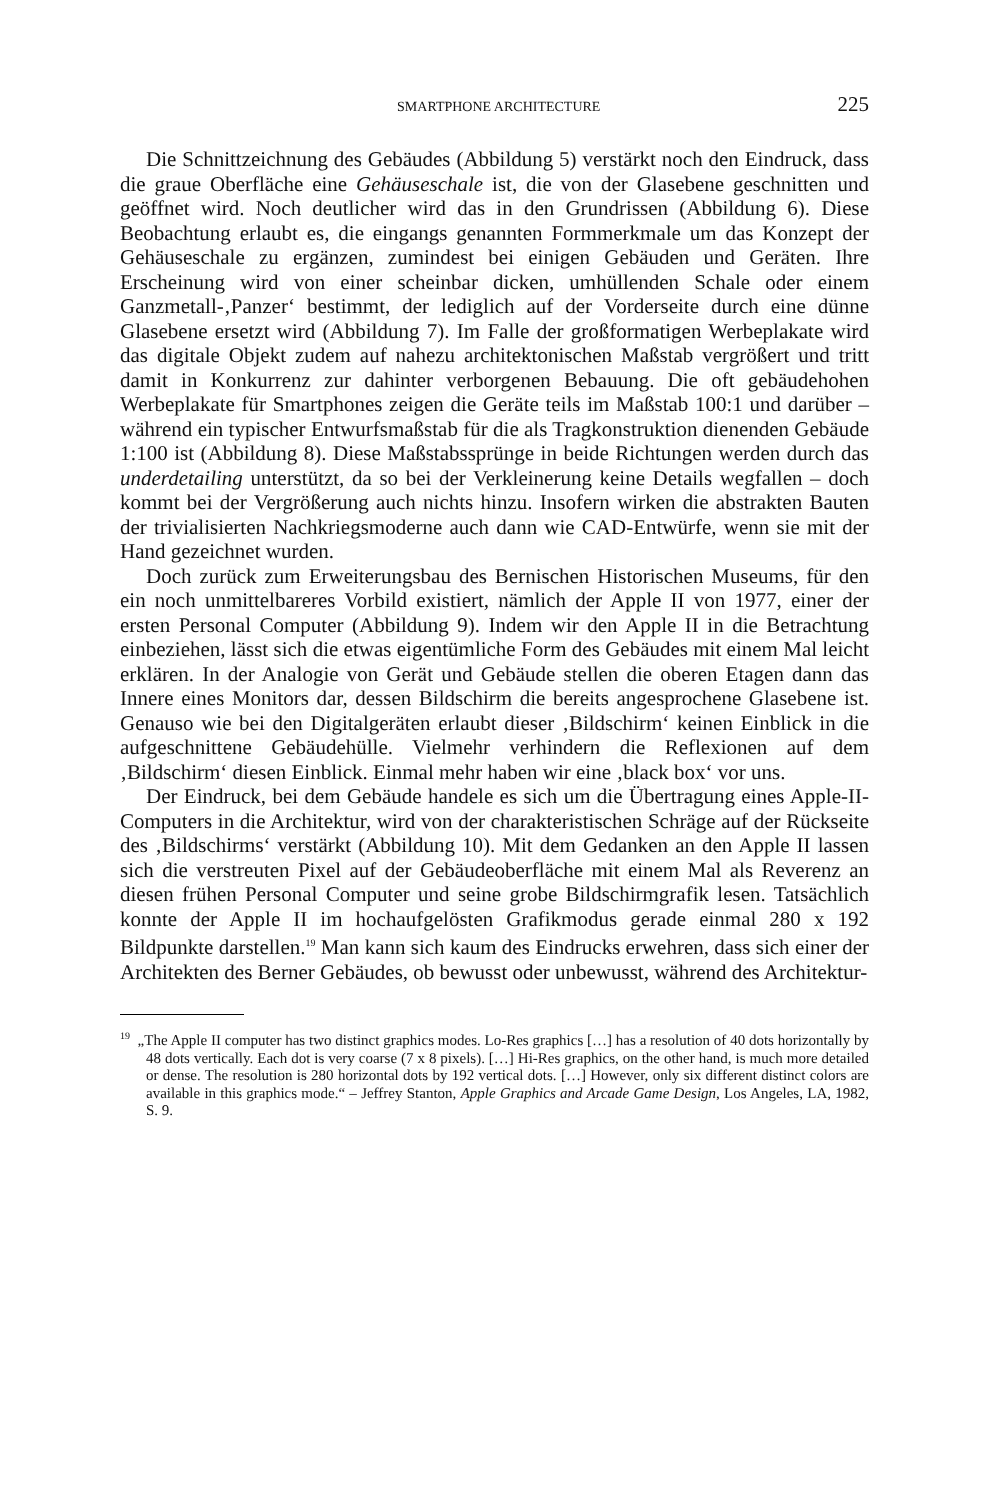SMARTPHONE ARCHITECTURE 225
Die Schnittzeichnung des Gebäudes (Abbildung 5) verstärkt noch den Eindruck, dass die graue Oberfläche eine Gehäuseschale ist, die von der Glasebene geschnitten und geöffnet wird. Noch deutlicher wird das in den Grundrissen (Abbildung 6). Diese Beobachtung erlaubt es, die eingangs genannten Formmerkmale um das Konzept der Gehäuseschale zu ergänzen, zumindest bei einigen Gebäuden und Geräten. Ihre Erscheinung wird von einer scheinbar dicken, umhüllenden Schale oder einem Ganzmetall-‚Panzer‘ bestimmt, der lediglich auf der Vorderseite durch eine dünne Glasebene ersetzt wird (Abbildung 7). Im Falle der großformatigen Werbeplakate wird das digitale Objekt zudem auf nahezu architektonischen Maßstab vergrößert und tritt damit in Konkurrenz zur dahinter verborgenen Bebauung. Die oft gebäudehohen Werbeplakate für Smartphones zeigen die Geräte teils im Maßstab 100:1 und darüber – während ein typischer Entwurfsmaßstab für die als Tragkonstruktion dienenden Gebäude 1:100 ist (Abbildung 8). Diese Maßstabssprünge in beide Richtungen werden durch das underdetailing unterstützt, da so bei der Verkleinerung keine Details wegfallen – doch kommt bei der Vergrößerung auch nichts hinzu. Insofern wirken die abstrakten Bauten der trivialisierten Nachkriegsmoderne auch dann wie CAD-Entwürfe, wenn sie mit der Hand gezeichnet wurden.
Doch zurück zum Erweiterungsbau des Bernischen Historischen Museums, für den ein noch unmittelbareres Vorbild existiert, nämlich der Apple II von 1977, einer der ersten Personal Computer (Abbildung 9). Indem wir den Apple II in die Betrachtung einbeziehen, lässt sich die etwas eigentümliche Form des Gebäudes mit einem Mal leicht erklären. In der Analogie von Gerät und Gebäude stellen die oberen Etagen dann das Innere eines Monitors dar, dessen Bildschirm die bereits angesprochene Glasebene ist. Genauso wie bei den Digitalgeräten erlaubt dieser ‚Bildschirm‘ keinen Einblick in die aufgeschnittene Gebäudehülle. Vielmehr verhindern die Reflexionen auf dem ‚Bildschirm‘ diesen Einblick. Einmal mehr haben wir eine ‚black box‘ vor uns.
Der Eindruck, bei dem Gebäude handele es sich um die Übertragung eines Apple-II-Computers in die Architektur, wird von der charakteristischen Schräge auf der Rückseite des ‚Bildschirms‘ verstärkt (Abbildung 10). Mit dem Gedanken an den Apple II lassen sich die verstreuten Pixel auf der Gebäudeoberfläche mit einem Mal als Reverenz an diesen frühen Personal Computer und seine grobe Bildschirmgrafik lesen. Tatsächlich konnte der Apple II im hochaufgelösten Grafikmodus gerade einmal 280 x 192 Bildpunkte darstellen.<sup>19</sup> Man kann sich kaum des Eindrucks erwehren, dass sich einer der Architekten des Berner Gebäudes, ob bewusst oder unbewusst, während des Architektur-
<sup>19</sup> „The Apple II computer has two distinct graphics modes. Lo-Res graphics […] has a resolution of 40 dots horizontally by 48 dots vertically. Each dot is very coarse (7 x 8 pixels). […] Hi-Res graphics, on the other hand, is much more detailed or dense. The resolution is 280 horizontal dots by 192 vertical dots. […] However, only six different distinct colors are available in this graphics mode.“ – Jeffrey Stanton, Apple Graphics and Arcade Game Design, Los Angeles, LA, 1982, S. 9.